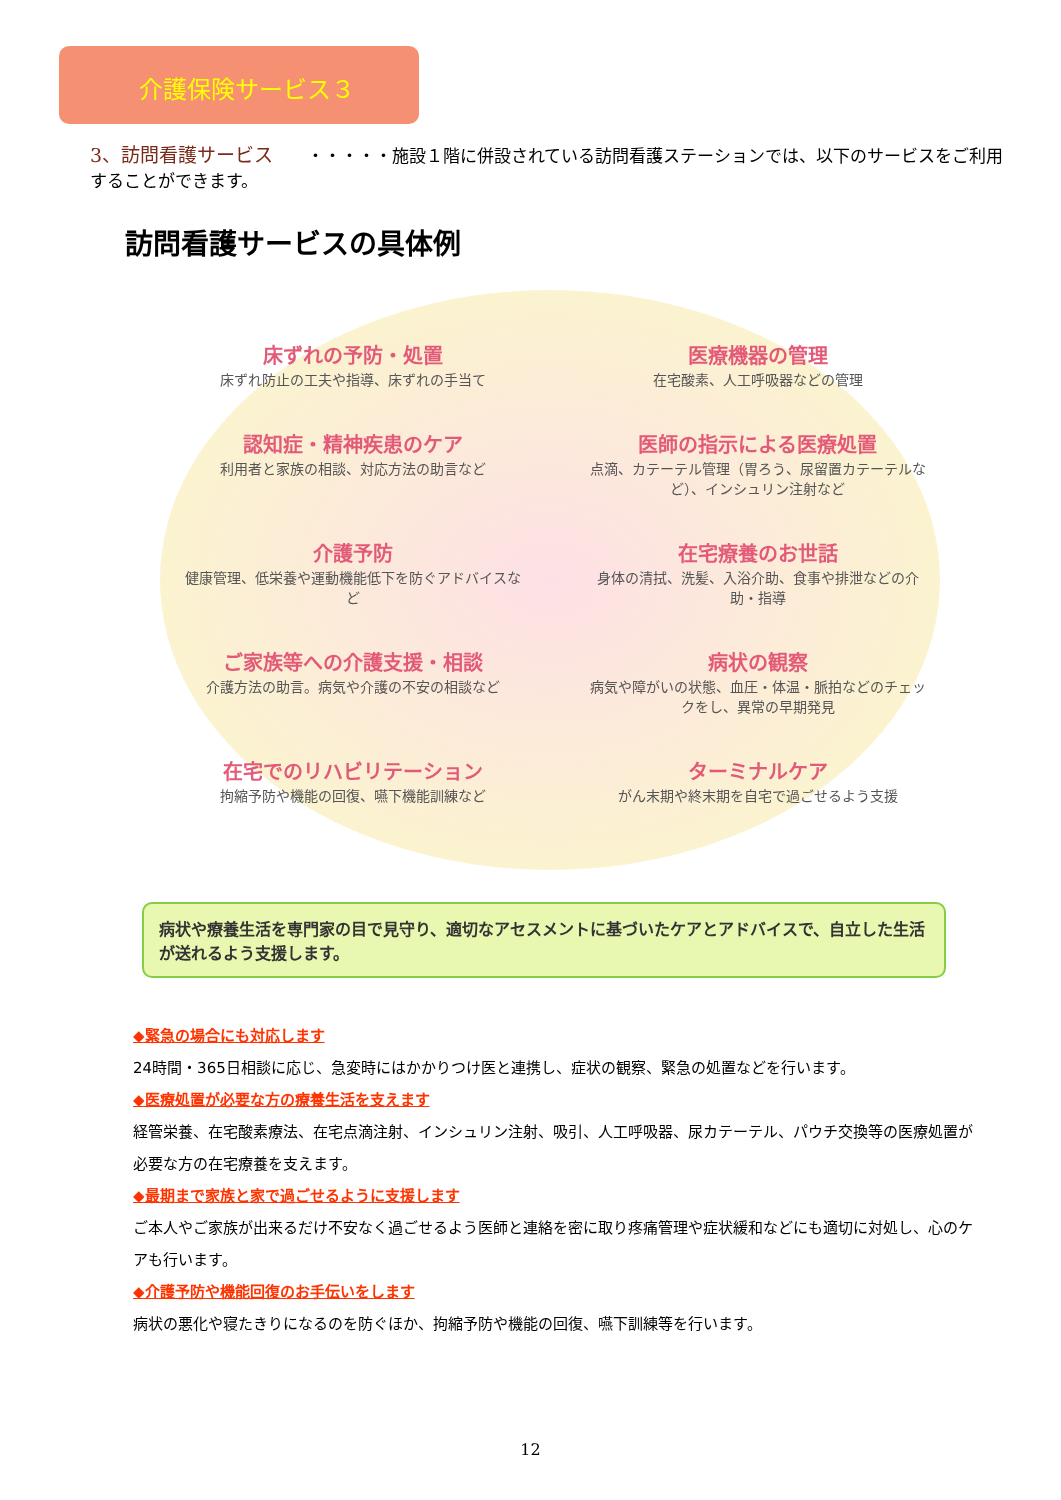介護保険サービス３
3、訪問看護サービス　　・・・・・施設１階に併設されている訪問看護ステーションでは、以下のサービスをご利用することができます。
訪問看護サービスの具体例
床ずれの予防・処置
床ずれ防止の工夫や指導、床ずれの手当て
医療機器の管理
在宅酸素、人工呼吸器などの管理
認知症・精神疾患のケア
利用者と家族の相談、対応方法の助言など
医師の指示による医療処置
点滴、カテーテル管理（胃ろう、尿留置カテーテルなど）、インシュリン注射など
介護予防
健康管理、低栄養や運動機能低下を防ぐアドバイスなど
在宅療養のお世話
身体の清拭、洗髪、入浴介助、食事や排泄などの介助・指導
ご家族等への介護支援・相談
介護方法の助言。病気や介護の不安の相談など
病状の観察
病気や障がいの状態、血圧・体温・脈拍などのチェックをし、異常の早期発見
在宅でのリハビリテーション
拘縮予防や機能の回復、嚥下機能訓練など
ターミナルケア
がん末期や終末期を自宅で過ごせるよう支援
病状や療養生活を専門家の目で見守り、適切なアセスメントに基づいたケアとアドバイスで、自立した生活が送れるよう支援します。
◆緊急の場合にも対応します
24時間・365日相談に応じ、急変時にはかかりつけ医と連携し、症状の観察、緊急の処置などを行います。
◆医療処置が必要な方の療養生活を支えます
経管栄養、在宅酸素療法、在宅点滴注射、インシュリン注射、吸引、人工呼吸器、尿カテーテル、パウチ交換等の医療処置が必要な方の在宅療養を支えます。
◆最期まで家族と家で過ごせるように支援します
ご本人やご家族が出来るだけ不安なく過ごせるよう医師と連絡を密に取り疼痛管理や症状緩和などにも適切に対処し、心のケアも行います。
◆介護予防や機能回復のお手伝いをします
病状の悪化や寝たきりになるのを防ぐほか、拘縮予防や機能の回復、嚥下訓練等を行います。
12